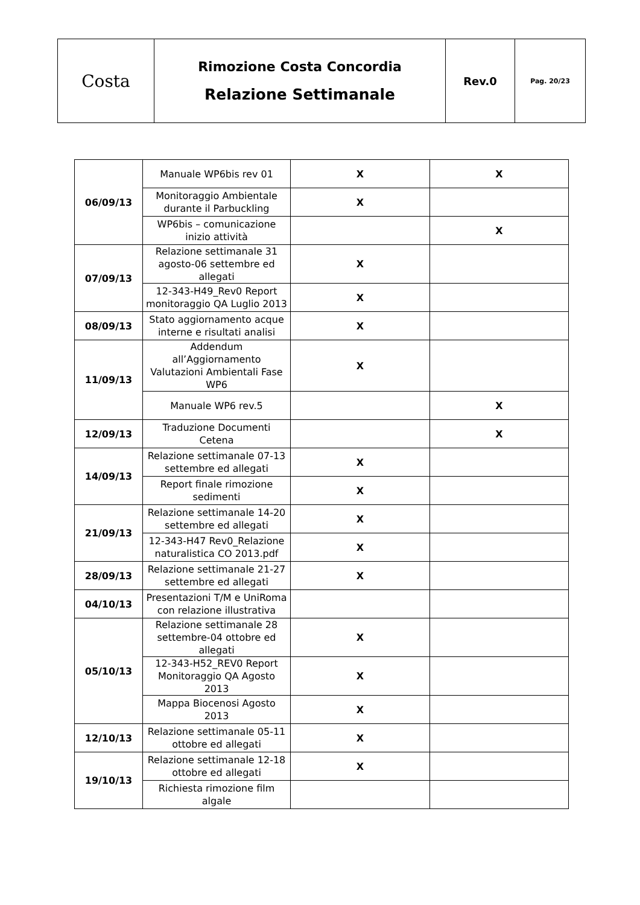| Costa | Rimozione Costa Concordia Relazione Settimanale | Rev.0 | Pag. 20/23 |
| 06/09/13 | Manuale WP6bis rev 01 | X | X |
| | Monitoraggio Ambientale durante il Parbuckling | X | |
| | WP6bis – comunicazione inizio attività | | X |
| 07/09/13 | Relazione settimanale 31 agosto-06 settembre ed allegati | X | |
| | 12-343-H49_Rev0 Report monitoraggio QA Luglio 2013 | X | |
| 08/09/13 | Stato aggiornamento acque interne e risultati analisi | X | |
| 11/09/13 | Addendum all’Aggiornamento Valutazioni Ambientali Fase WP6 | X | |
| | Manuale WP6 rev.5 | | X |
| 12/09/13 | Traduzione Documenti Cetena | | X |
| 14/09/13 | Relazione settimanale 07-13 settembre ed allegati | X | |
| | Report finale rimozione sedimenti | X | |
| 21/09/13 | Relazione settimanale 14-20 settembre ed allegati | X | |
| | 12-343-H47 Rev0_Relazione naturalistica CO 2013.pdf | X | |
| 28/09/13 | Relazione settimanale 21-27 settembre ed allegati | X | |
| 04/10/13 | Presentazioni T/M e UniRoma con relazione illustrativa | | |
| 05/10/13 | Relazione settimanale 28 settembre-04 ottobre ed allegati | X | |
| | 12-343-H52_REV0 Report Monitoraggio QA Agosto 2013 | X | |
| | Mappa Biocenosi Agosto 2013 | X | |
| 12/10/13 | Relazione settimanale 05-11 ottobre ed allegati | X | |
| 19/10/13 | Relazione settimanale 12-18 ottobre ed allegati | X | |
| | Richiesta rimozione film algale | | |